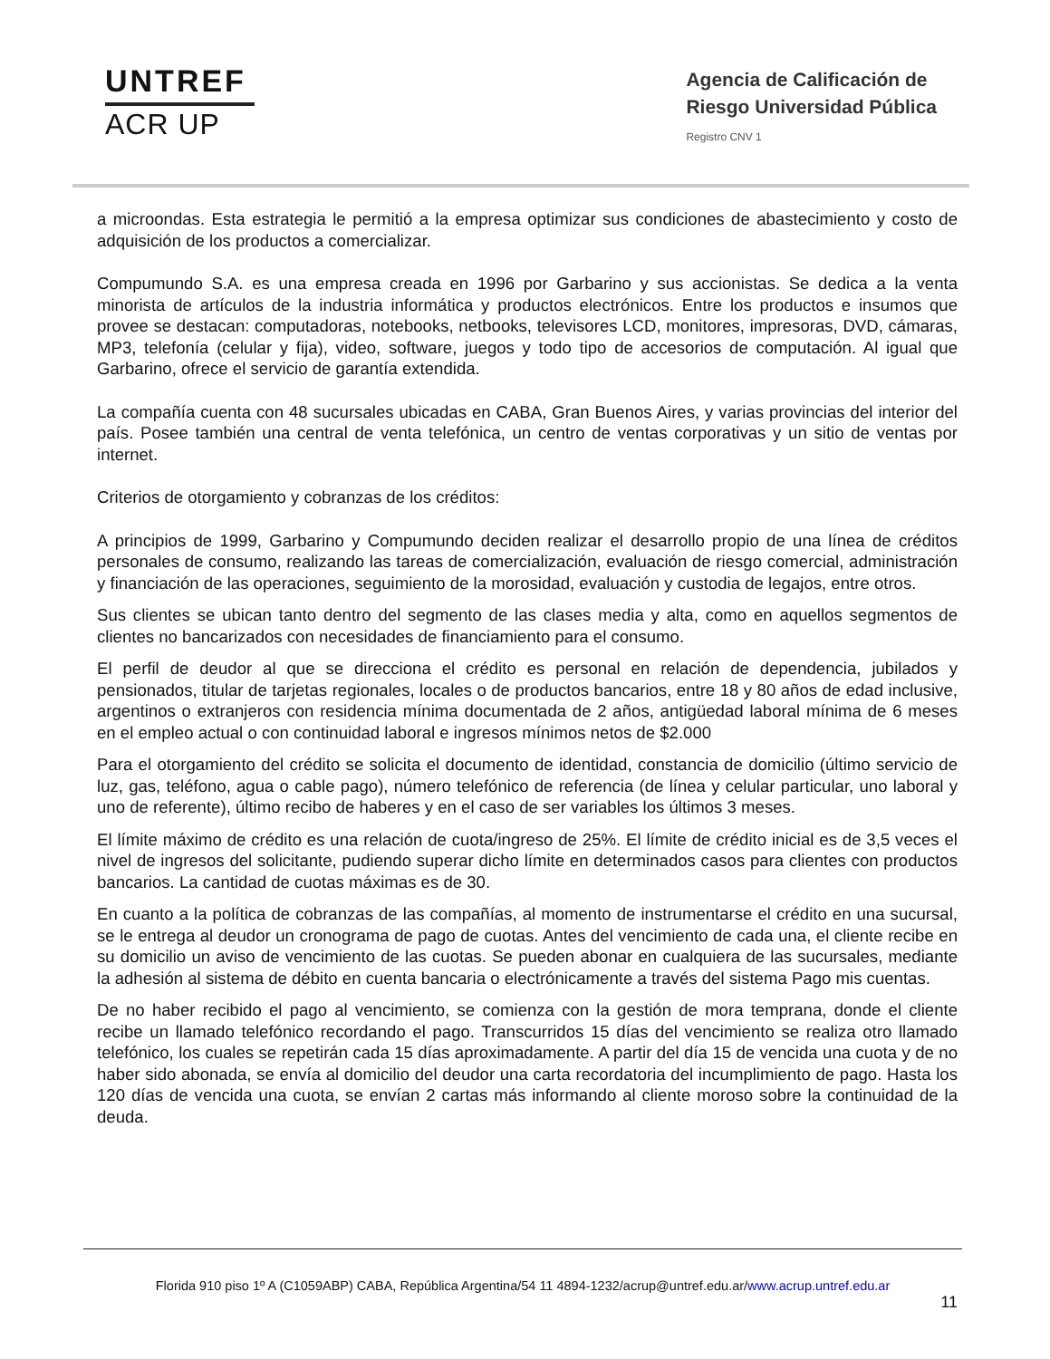UNTREF
ACR UP
Agencia de Calificación de
Riesgo Universidad Pública
Registro CNV 1
a microondas. Esta estrategia le permitió a la empresa optimizar sus condiciones de abastecimiento y costo de adquisición de los productos a comercializar.
Compumundo S.A. es una empresa creada en 1996 por Garbarino y sus accionistas. Se dedica a la venta minorista de artículos de la industria informática y productos electrónicos. Entre los productos e insumos que provee se destacan: computadoras, notebooks, netbooks, televisores LCD, monitores, impresoras, DVD, cámaras, MP3, telefonía (celular y fija), video, software, juegos y todo tipo de accesorios de computación. Al igual que Garbarino, ofrece el servicio de garantía extendida.
La compañía cuenta con 48 sucursales ubicadas en CABA, Gran Buenos Aires, y varias provincias del interior del país. Posee también una central de venta telefónica, un centro de ventas corporativas y un sitio de ventas por internet.
Criterios de otorgamiento y cobranzas de los créditos:
A principios de 1999, Garbarino y Compumundo deciden realizar el desarrollo propio de una línea de créditos personales de consumo, realizando las tareas de comercialización, evaluación de riesgo comercial, administración y financiación de las operaciones, seguimiento de la morosidad, evaluación y custodia de legajos, entre otros.
Sus clientes se ubican tanto dentro del segmento de las clases media y alta, como en aquellos segmentos de clientes no bancarizados con necesidades de financiamiento para el consumo.
El perfil de deudor al que se direcciona el crédito es personal en relación de dependencia, jubilados y pensionados, titular de tarjetas regionales, locales o de productos bancarios, entre 18 y 80 años de edad inclusive, argentinos o extranjeros con residencia mínima documentada de 2 años, antigüedad laboral mínima de 6 meses en el empleo actual o con continuidad laboral e ingresos mínimos netos de $2.000
Para el otorgamiento del crédito se solicita el documento de identidad, constancia de domicilio (último servicio de luz, gas, teléfono, agua o cable pago), número telefónico de referencia (de línea y celular particular, uno laboral y uno de referente), último recibo de haberes y en el caso de ser variables los últimos 3 meses.
El límite máximo de crédito es una relación de cuota/ingreso de 25%. El límite de crédito inicial es de 3,5 veces el nivel de ingresos del solicitante, pudiendo superar dicho límite en determinados casos para clientes con productos bancarios. La cantidad de cuotas máximas es de 30.
En cuanto a la política de cobranzas de las compañías, al momento de instrumentarse el crédito en una sucursal, se le entrega al deudor un cronograma de pago de cuotas. Antes del vencimiento de cada una, el cliente recibe en su domicilio un aviso de vencimiento de las cuotas. Se pueden abonar en cualquiera de las sucursales, mediante la adhesión al sistema de débito en cuenta bancaria o electrónicamente a través del sistema Pago mis cuentas.
De no haber recibido el pago al vencimiento, se comienza con la gestión de mora temprana, donde el cliente recibe un llamado telefónico recordando el pago. Transcurridos 15 días del vencimiento se realiza otro llamado telefónico, los cuales se repetirán cada 15 días aproximadamente. A partir del día 15 de vencida una cuota y de no haber sido abonada, se envía al domicilio del deudor una carta recordatoria del incumplimiento de pago. Hasta los 120 días de vencida una cuota, se envían 2 cartas más informando al cliente moroso sobre la continuidad de la deuda.
Florida 910 piso 1º A (C1059ABP) CABA, República Argentina/54 11 4894-1232/acrup@untref.edu.ar/www.acrup.untref.edu.ar
11